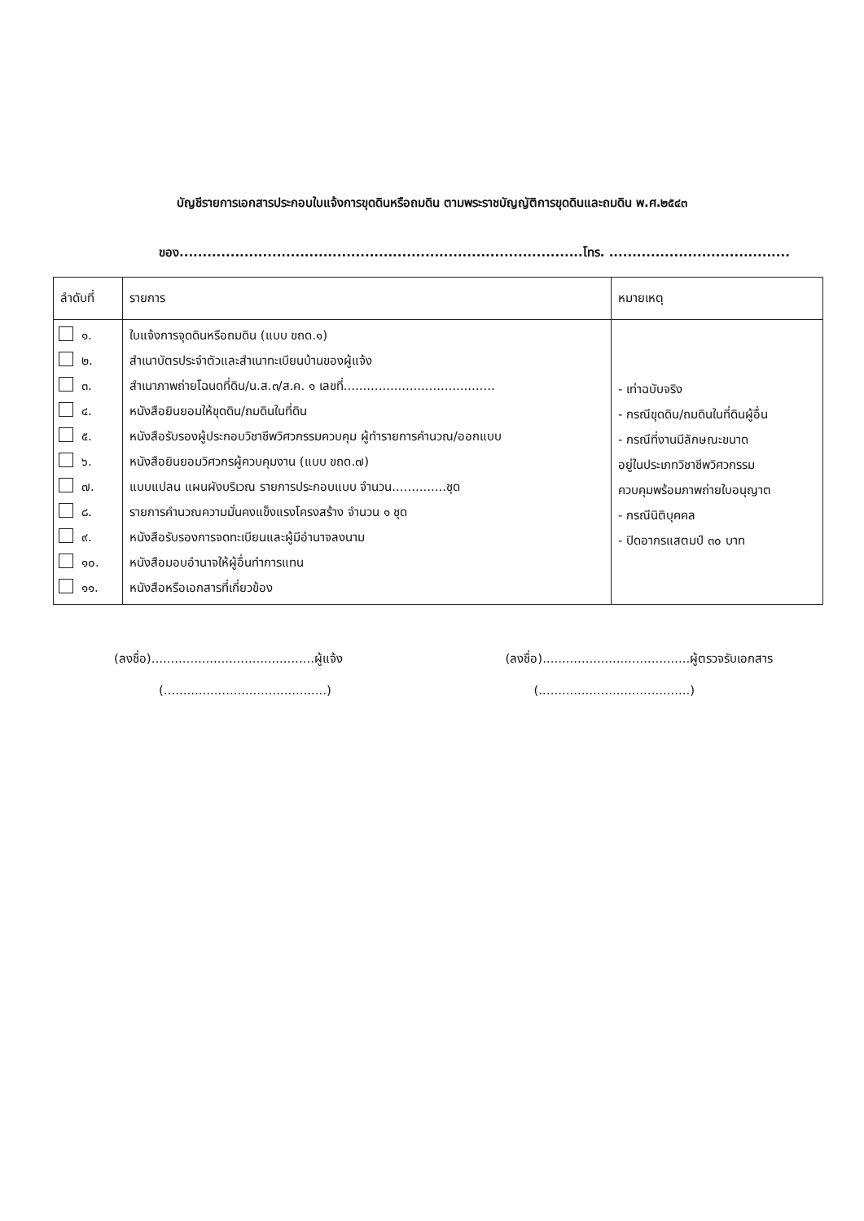บัญชีรายการเอกสารประกอบใบแจ้งการขุดดินหรือถมดิน ตามพระราชบัญญัติการขุดดินและถมดิน พ.ศ.๒๕๔๓
ของ.......................................................................................โทร. .......................................
| ลำดับที่ | รายการ | หมายเหตุ |
| --- | --- | --- |
| ๑. ๒. ๓. ๔. ๕. ๖. ๗. ๘. ๙. ๑๐. ๑๑. | ใบแจ้งการจุดดินหรือถมดิน (แบบ ขถด.๑) สำเนาบัตรประจำตัวและสำเนาทะเบียนบ้านของผู้แจ้ง สำเนาภาพถ่ายโฉนดที่ดิน/น.ส.๓/ส.ค. ๑ เลขที่....................................... หนังสือยินยอมให้ขุดดิน/ถมดินในที่ดิน หนังสือรับรองผู้ประกอบวิชาชีพวิศวกรรมควบคุม ผู้ทำรายการคำนวณ/ออกแบบ หนังสือยินยอมวิศวกรผู้ควบคุมงาน (แบบ ขถด.๗) แบบแปลน แผนผังบริเวณ รายการประกอบแบบ จำนวน..............ชุด รายการคำนวณความมั่นคงแข็งแรงโครงสร้าง จำนวน ๑ ชุด หนังสือรับรองการจดทะเบียนและผู้มีอำนาจลงนาม หนังสือมอบอำนาจให้ผู้อื่นทำการแทน หนังสือหรือเอกสารที่เกี่ยวข้อง | - เท่าฉบับจริง - กรณีขุดดิน/ถมดินในที่ดินผู้อื่น - กรณีที่งานมีลักษณะขนาด อยู่ในประเภทวิชาชีพวิศวกรรม ควบคุมพร้อมภาพถ่ายใบอนุญาต - กรณีนิติบุคคล - ปิดอากรแสตมป์ ๓๐ บาท |
(ลงชื่อ)..........................................ผู้แจ้ง
(..........................................)
(ลงชื่อ)......................................ผู้ตรวจรับเอกสาร
(.......................................)